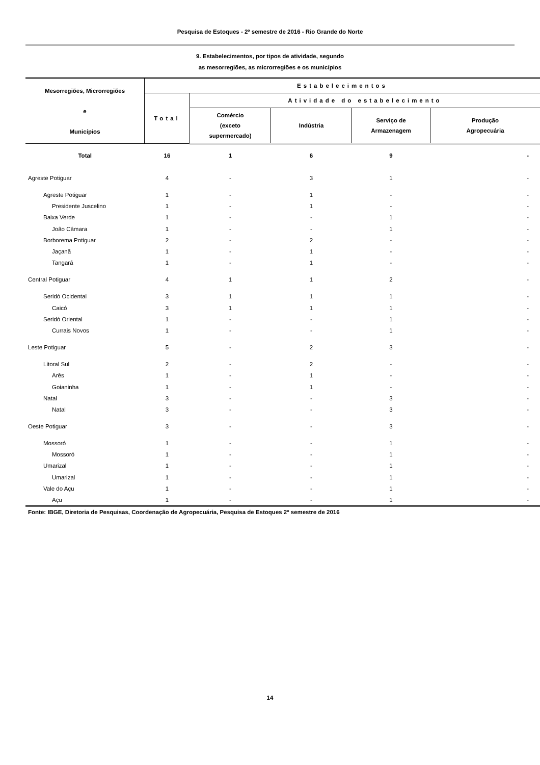Pesquisa de Estoques - 2º semestre de 2016 - Rio Grande do Norte
9. Estabelecimentos, por tipos de atividade, segundo
as mesorregiões, as microrregiões e os municípios
| Mesorregiões, Microrregiões e Municípios | Estabelecimentos | | | | |
| --- | --- | --- | --- | --- | --- |
| | Total | Atividade do estabelecimento | | | |
| | | Comércio (exceto supermercado) | Indústria | Serviço de Armazenagem | Produção Agropecuária |
| Total | 16 | 1 | 6 | 9 | - |
| Agreste Potiguar | 4 | - | 3 | 1 | - |
| Agreste Potiguar | 1 | - | 1 | - | - |
| Presidente Juscelino | 1 | - | 1 | - | - |
| Baixa Verde | 1 | - | - | 1 | - |
| João Câmara | 1 | - | - | 1 | - |
| Borborema Potiguar | 2 | - | 2 | - | - |
| Jaçanã | 1 | - | 1 | - | - |
| Tangará | 1 | - | 1 | - | - |
| Central Potiguar | 4 | 1 | 1 | 2 | - |
| Seridó Ocidental | 3 | 1 | 1 | 1 | - |
| Caicó | 3 | 1 | 1 | 1 | - |
| Seridó Oriental | 1 | - | - | 1 | - |
| Currais Novos | 1 | - | - | 1 | - |
| Leste Potiguar | 5 | - | 2 | 3 | - |
| Litoral Sul | 2 | - | 2 | - | - |
| Arês | 1 | - | 1 | - | - |
| Goianinha | 1 | - | 1 | - | - |
| Natal | 3 | - | - | 3 | - |
| Natal | 3 | - | - | 3 | - |
| Oeste Potiguar | 3 | - | - | 3 | - |
| Mossoró | 1 | - | - | 1 | - |
| Mossoró | 1 | - | - | 1 | - |
| Umarizal | 1 | - | - | 1 | - |
| Umarizal | 1 | - | - | 1 | - |
| Vale do Açu | 1 | - | - | 1 | - |
| Açu | 1 | - | - | 1 | - |
Fonte: IBGE, Diretoria de Pesquisas, Coordenação de Agropecuária, Pesquisa de Estoques 2º semestre de 2016
14